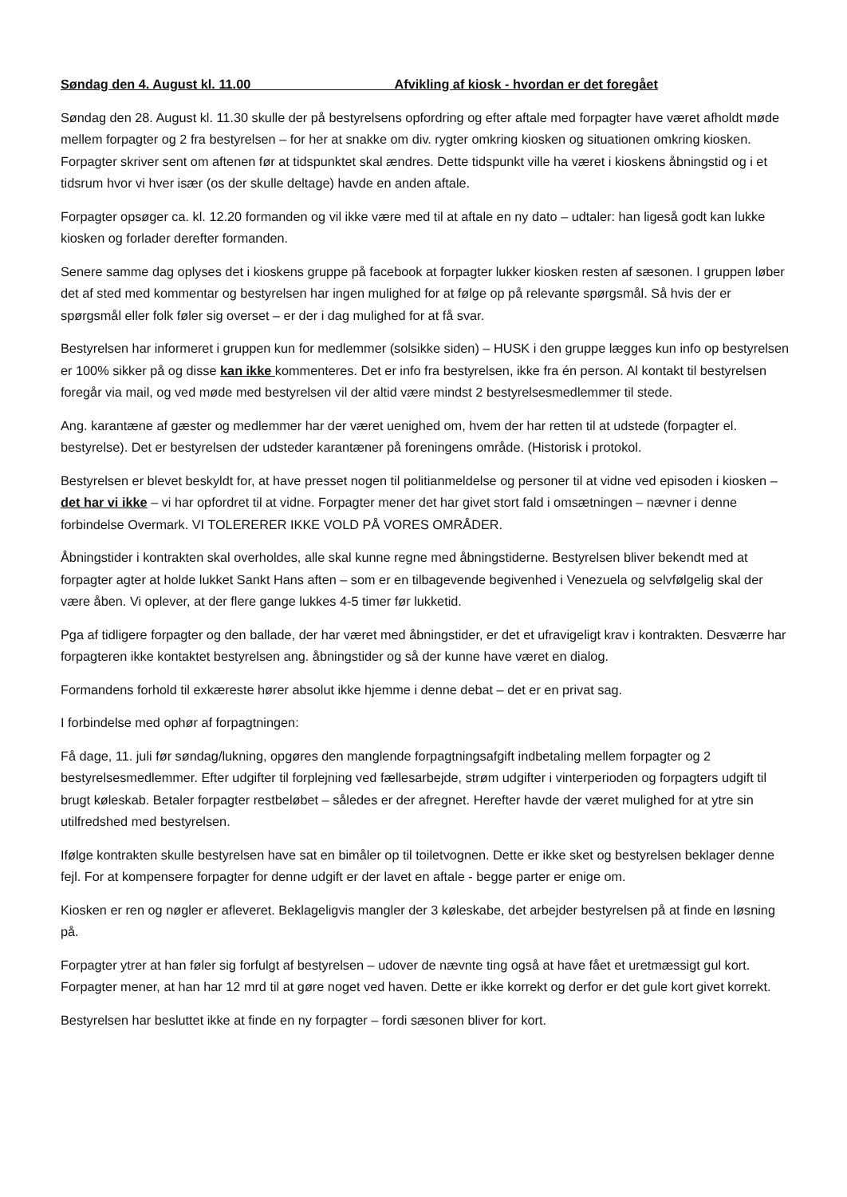Søndag den 4. August kl. 11.00 Afvikling af kiosk - hvordan er det foregået
Søndag den 28. August kl. 11.30 skulle der på bestyrelsens opfordring og efter aftale med forpagter have været afholdt møde mellem forpagter og 2 fra bestyrelsen – for her at snakke om div. rygter omkring kiosken og situationen omkring kiosken. Forpagter skriver sent om aftenen før at tidspunktet skal ændres. Dette tidspunkt ville ha været i kioskens åbningstid og i et tidsrum hvor vi hver især (os der skulle deltage) havde en anden aftale.
Forpagter opsøger ca. kl. 12.20 formanden og vil ikke være med til at aftale en ny dato – udtaler: han ligeså godt kan lukke kiosken og forlader derefter formanden.
Senere samme dag oplyses det i kioskens gruppe på facebook at forpagter lukker kiosken resten af sæsonen. I gruppen løber det af sted med kommentar og bestyrelsen har ingen mulighed for at følge op på relevante spørgsmål. Så hvis der er spørgsmål eller folk føler sig overset – er der i dag mulighed for at få svar.
Bestyrelsen har informeret i gruppen kun for medlemmer (solsikke siden) – HUSK i den gruppe lægges kun info op bestyrelsen er 100% sikker på og disse kan ikke kommenteres. Det er info fra bestyrelsen, ikke fra én person. Al kontakt til bestyrelsen foregår via mail, og ved møde med bestyrelsen vil der altid være mindst 2 bestyrelsesmedlemmer til stede.
Ang. karantæne af gæster og medlemmer har der været uenighed om, hvem der har retten til at udstede (forpagter el. bestyrelse). Det er bestyrelsen der udsteder karantæner på foreningens område. (Historisk i protokol.
Bestyrelsen er blevet beskyldt for, at have presset nogen til politianmeldelse og personer til at vidne ved episoden i kiosken – det har vi ikke – vi har opfordret til at vidne. Forpagter mener det har givet stort fald i omsætningen – nævner i denne forbindelse Overmark. VI TOLERERER IKKE VOLD PÅ VORES OMRÅDER.
Åbningstider i kontrakten skal overholdes, alle skal kunne regne med åbningstiderne. Bestyrelsen bliver bekendt med at forpagter agter at holde lukket Sankt Hans aften – som er en tilbagevende begivenhed i Venezuela og selvfølgelig skal der være åben. Vi oplever, at der flere gange lukkes 4-5 timer før lukketid.
Pga af tidligere forpagter og den ballade, der har været med åbningstider, er det et ufravigeligt krav i kontrakten. Desværre har forpagteren ikke kontaktet bestyrelsen ang. åbningstider og så der kunne have været en dialog.
Formandens forhold til exkæreste hører absolut ikke hjemme i denne debat – det er en privat sag.
I forbindelse med ophør af forpagtningen:
Få dage, 11. juli før søndag/lukning, opgøres den manglende forpagtningsafgift indbetaling mellem forpagter og 2 bestyrelsesmedlemmer. Efter udgifter til forplejning ved fællesarbejde, strøm udgifter i vinterperioden og forpagters udgift til brugt køleskab. Betaler forpagter restbeløbet – således er der afregnet. Herefter havde der været mulighed for at ytre sin utilfredshed med bestyrelsen.
Ifølge kontrakten skulle bestyrelsen have sat en bimåler op til toiletvognen. Dette er ikke sket og bestyrelsen beklager denne fejl. For at kompensere forpagter for denne udgift er der lavet en aftale - begge parter er enige om.
Kiosken er ren og nøgler er afleveret. Beklageligvis mangler der 3 køleskabe, det arbejder bestyrelsen på at finde en løsning på.
Forpagter ytrer at han føler sig forfulgt af bestyrelsen – udover de nævnte ting også at have fået et uretmæssigt gul kort. Forpagter mener, at han har 12 mrd til at gøre noget ved haven. Dette er ikke korrekt og derfor er det gule kort givet korrekt.
Bestyrelsen har besluttet ikke at finde en ny forpagter – fordi sæsonen bliver for kort.